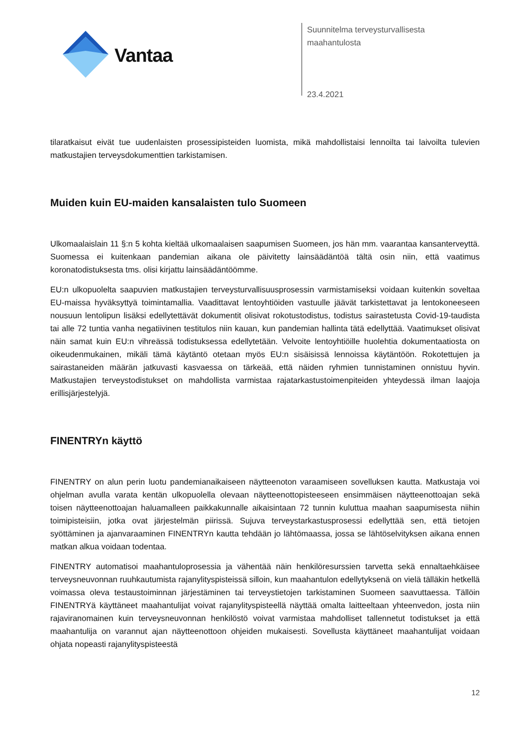Vantaa
Suunnitelma terveysturvallisesta
maahantulosta
23.4.2021
tilaratkaisut eivät tue uudenlaisten prosessipisteiden luomista, mikä mahdollistaisi lennoilta tai laivoilta tulevien matkustajien terveysdokumenttien tarkistamisen.
Muiden kuin EU-maiden kansalaisten tulo Suomeen
Ulkomaalaislain 11 §:n 5 kohta kieltää ulkomaalaisen saapumisen Suomeen, jos hän mm. vaarantaa kansanterveyttä. Suomessa ei kuitenkaan pandemian aikana ole päivitetty lainsäädäntöä tältä osin niin, että vaatimus koronatodistuksesta tms. olisi kirjattu lainsäädäntöömme.
EU:n ulkopuolelta saapuvien matkustajien terveysturvallisuusprosessin varmistamiseksi voidaan kuitenkin soveltaa EU-maissa hyväksyttyä toimintamallia. Vaadittavat lentoyhtiöiden vastuulle jäävät tarkistettavat ja lentokoneeseen nousuun lentolipun lisäksi edellytettävät dokumentit olisivat rokotustodistus, todistus sairastetusta Covid-19-taudista tai alle 72 tuntia vanha negatiivinen testitulos niin kauan, kun pandemian hallinta tätä edellyttää. Vaatimukset olisivat näin samat kuin EU:n vihreässä todistuksessa edellytetään. Velvoite lentoyhtiöille huolehtia dokumentaatiosta on oikeudenmukainen, mikäli tämä käytäntö otetaan myös EU:n sisäisissä lennoissa käytäntöön. Rokotettujen ja sairastaneiden määrän jatkuvasti kasvaessa on tärkeää, että näiden ryhmien tunnistaminen onnistuu hyvin. Matkustajien terveystodistukset on mahdollista varmistaa rajatarkastustoimenpiteiden yhteydessä ilman laajoja erillisjärjestelyjä.
FINENTRYn käyttö
FINENTRY on alun perin luotu pandemianaikaiseen näytteenoton varaamiseen sovelluksen kautta. Matkustaja voi ohjelman avulla varata kentän ulkopuolella olevaan näytteenottopisteeseen ensimmäisen näytteenottoajan sekä toisen näytteenottoajan haluamalleen paikkakunnalle aikaisintaan 72 tunnin kuluttua maahan saapumisesta niihin toimipisteisiin, jotka ovat järjestelmän piirissä. Sujuva terveystarkastusprosessi edellyttää sen, että tietojen syöttäminen ja ajanvaraaminen FINENTRYn kautta tehdään jo lähtömaassa, jossa se lähtöselvityksen aikana ennen matkan alkua voidaan todentaa.
FINENTRY automatisoi maahantuloprosessia ja vähentää näin henkilöresurssien tarvetta sekä ennaltaehkäisee terveysneuvonnan ruuhkautumista rajanylityspisteissä silloin, kun maahantulon edellytyksenä on vielä tälläkin hetkellä voimassa oleva testaustoiminnan järjestäminen tai terveystietojen tarkistaminen Suomeen saavuttaessa. Tällöin FINENTRYä käyttäneet maahantulijat voivat rajanylityspisteellä näyttää omalta laitteeltaan yhteenvedon, josta niin rajaviranomainen kuin terveysneuvonnan henkilöstö voivat varmistaa mahdolliset tallennetut todistukset ja että maahantulija on varannut ajan näytteenottoon ohjeiden mukaisesti. Sovellusta käyttäneet maahantulijat voidaan ohjata nopeasti rajanylityspisteestä
12